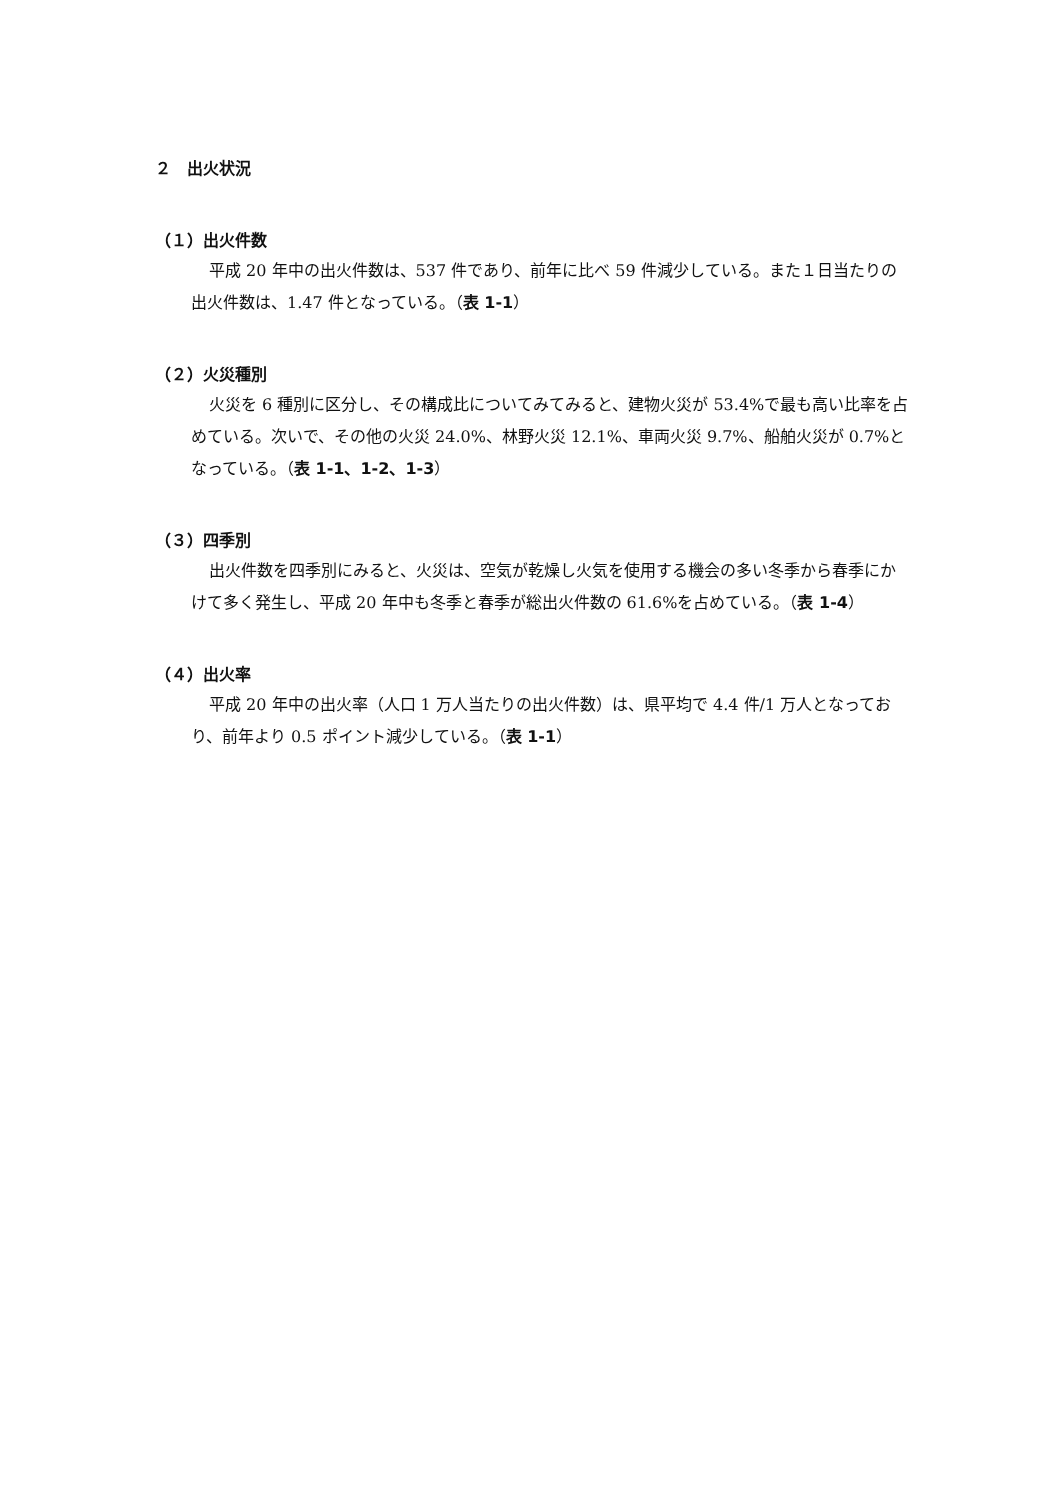２　出火状況
（１）出火件数
平成 20 年中の出火件数は、537 件であり、前年に比べ 59 件減少している。また１日当たりの出火件数は、1.47 件となっている。（表 1-1）
（２）火災種別
火災を 6 種別に区分し、その構成比についてみてみると、建物火災が 53.4%で最も高い比率を占めている。次いで、その他の火災 24.0%、林野火災 12.1%、車両火災 9.7%、船舶火災が 0.7%となっている。（表 1-1、1-2、1-3）
（３）四季別
出火件数を四季別にみると、火災は、空気が乾燥し火気を使用する機会の多い冬季から春季にかけて多く発生し、平成 20 年中も冬季と春季が総出火件数の 61.6%を占めている。（表 1-4）
（４）出火率
平成 20 年中の出火率（人口 1 万人当たりの出火件数）は、県平均で 4.4 件/1 万人となっており、前年より 0.5 ポイント減少している。（表 1-1）